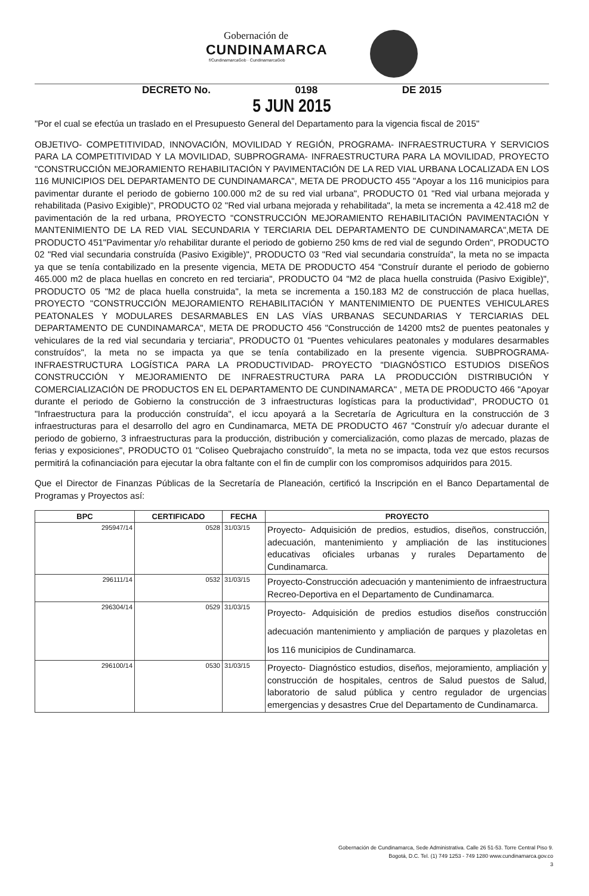Gobernación de
CUNDINAMARCA
f/CundinamarcaGob · CundinamarcaGob
DECRETO No. 0198 DE 2015
5 JUN 2015
"Por el cual se efectúa un traslado en el Presupuesto General del Departamento para la vigencia fiscal de 2015"
OBJETIVO- COMPETITIVIDAD, INNOVACIÓN, MOVILIDAD Y REGIÓN, PROGRAMA- INFRAESTRUCTURA Y SERVICIOS PARA LA COMPETITIVIDAD Y LA MOVILIDAD, SUBPROGRAMA- INFRAESTRUCTURA PARA LA MOVILIDAD, PROYECTO "CONSTRUCCIÓN MEJORAMIENTO REHABILITACIÓN Y PAVIMENTACIÓN DE LA RED VIAL URBANA LOCALIZADA EN LOS 116 MUNICIPIOS DEL DEPARTAMENTO DE CUNDINAMARCA", META DE PRODUCTO 455 "Apoyar a los 116 municipios para pavimentar durante el periodo de gobierno 100.000 m2 de su red vial urbana", PRODUCTO 01 "Red vial urbana mejorada y rehabilitada (Pasivo Exigible)", PRODUCTO 02 "Red vial urbana mejorada y rehabilitada", la meta se incrementa a 42.418 m2 de pavimentación de la red urbana, PROYECTO "CONSTRUCCIÓN MEJORAMIENTO REHABILITACIÓN PAVIMENTACIÓN Y MANTENIMIENTO DE LA RED VIAL SECUNDARIA Y TERCIARIA DEL DEPARTAMENTO DE CUNDINAMARCA",META DE PRODUCTO 451"Pavimentar y/o rehabilitar durante el periodo de gobierno 250 kms de red vial de segundo Orden", PRODUCTO 02 "Red vial secundaria construída (Pasivo Exigible)", PRODUCTO 03 "Red vial secundaria construída", la meta no se impacta ya que se tenía contabilizado en la presente vigencia, META DE PRODUCTO 454 "Construír durante el periodo de gobierno 465.000 m2 de placa huellas en concreto en red terciaria", PRODUCTO 04 "M2 de placa huella construida (Pasivo Exigible)", PRODUCTO 05 "M2 de placa huella construida", la meta se incrementa a 150.183 M2 de construcción de placa huellas, PROYECTO "CONSTRUCCIÓN MEJORAMIENTO REHABILITACIÓN Y MANTENIMIENTO DE PUENTES VEHICULARES PEATONALES Y MODULARES DESARMABLES EN LAS VÍAS URBANAS SECUNDARIAS Y TERCIARIAS DEL DEPARTAMENTO DE CUNDINAMARCA", META DE PRODUCTO 456 "Construcción de 14200 mts2 de puentes peatonales y vehiculares de la red vial secundaria y terciaria", PRODUCTO 01 "Puentes vehiculares peatonales y modulares desarmables construídos", la meta no se impacta ya que se tenía contabilizado en la presente vigencia. SUBPROGRAMA- INFRAESTRUCTURA LOGÍSTICA PARA LA PRODUCTIVIDAD- PROYECTO "DIAGNÓSTICO ESTUDIOS DISEÑOS CONSTRUCCIÓN Y MEJORAMIENTO DE INFRAESTRUCTURA PARA LA PRODUCCIÓN DISTRIBUCIÓN Y COMERCIALIZACIÓN DE PRODUCTOS EN EL DEPARTAMENTO DE CUNDINAMARCA" , META DE PRODUCTO 466 "Apoyar durante el periodo de Gobierno la construcción de 3 infraestructuras logísticas para la productividad", PRODUCTO 01 "Infraestructura para la producción construída", el iccu apoyará a la Secretaría de Agricultura en la construcción de 3 infraestructuras para el desarrollo del agro en Cundinamarca, META DE PRODUCTO 467 "Construír y/o adecuar durante el periodo de gobierno, 3 infraestructuras para la producción, distribución y comercialización, como plazas de mercado, plazas de ferias y exposiciones", PRODUCTO 01 "Coliseo Quebrajacho construído", la meta no se impacta, toda vez que estos recursos permitirá la cofinanciación para ejecutar la obra faltante con el fin de cumplir con los compromisos adquiridos para 2015.
Que el Director de Finanzas Públicas de la Secretaría de Planeación, certificó la Inscripción en el Banco Departamental de Programas y Proyectos así:
| BPC | CERTIFICADO | FECHA | PROYECTO |
| --- | --- | --- | --- |
| 295947/14 | 0528 | 31/03/15 | Proyecto- Adquisición de predios, estudios, diseños, construcción, adecuación, mantenimiento y ampliación de las instituciones educativas oficiales urbanas y rurales Departamento de Cundinamarca. |
| 296111/14 | 0532 | 31/03/15 | Proyecto-Construcción adecuación y mantenimiento de infraestructura Recreo-Deportiva en el Departamento de Cundinamarca. |
| 296304/14 | 0529 | 31/03/15 | Proyecto- Adquisición de predios estudios diseños construcción adecuación mantenimiento y ampliación de parques y plazoletas en los 116 municipios de Cundinamarca. |
| 296100/14 | 0530 | 31/03/15 | Proyecto- Diagnóstico estudios, diseños, mejoramiento, ampliación y construcción de hospitales, centros de Salud puestos de Salud, laboratorio de salud pública y centro regulador de urgencias emergencias y desastres Crue del Departamento de Cundinamarca. |
Gobernación de Cundinamarca, Sede Administrativa. Calle 26 51-53. Torre Central Piso 9.
Bogotá, D.C. Tel. (1) 749 1253 - 749 1280 www.cundinamarca.gov.co
3